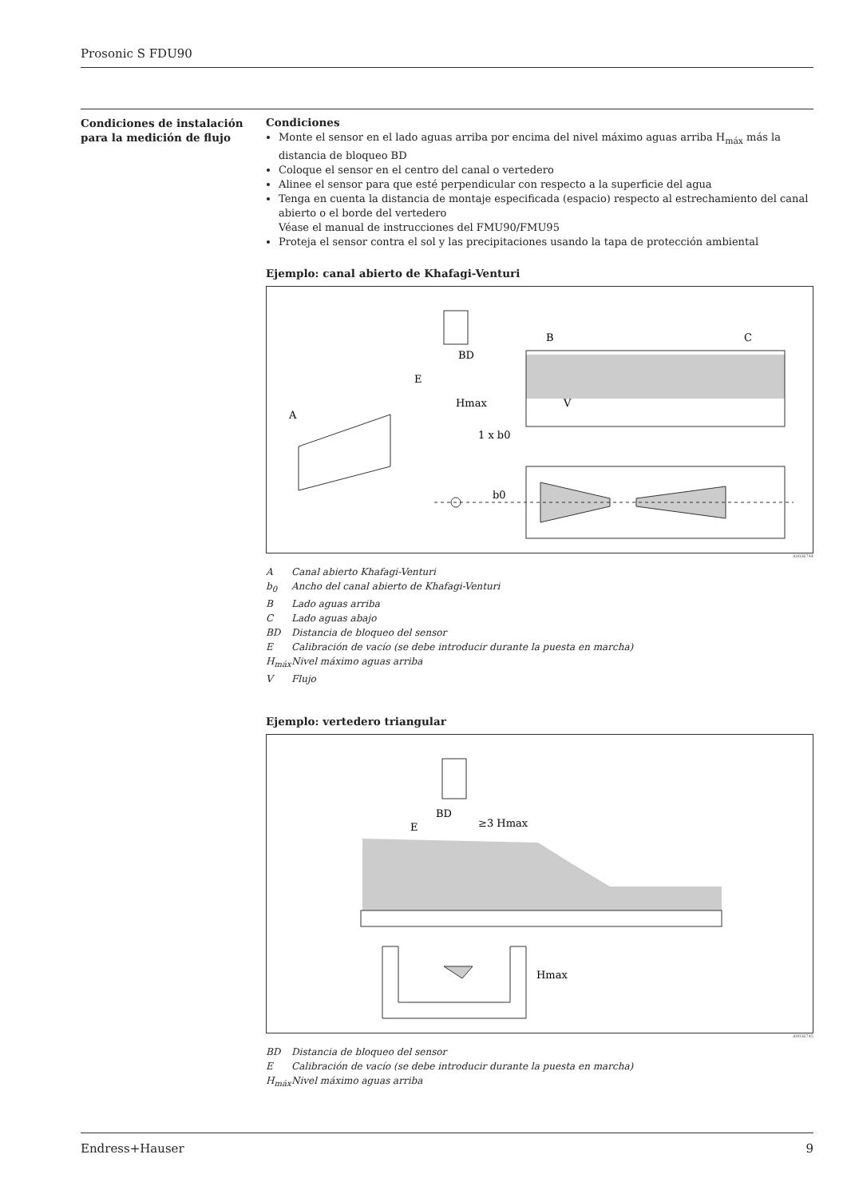Prosonic S FDU90
Condiciones de instalación para la medición de flujo
Condiciones
Monte el sensor en el lado aguas arriba por encima del nivel máximo aguas arriba H<sub>máx</sub> más la distancia de bloqueo BD
Coloque el sensor en el centro del canal o vertedero
Alinee el sensor para que esté perpendicular con respecto a la superficie del agua
Tenga en cuenta la distancia de montaje especificada (espacio) respecto al estrechamiento del canal abierto o el borde del vertedero
Véase el manual de instrucciones del FMU90/FMU95
Proteja el sensor contra el sol y las precipitaciones usando la tapa de protección ambiental
Ejemplo: canal abierto de Khafagi-Venturi
A
B
C
BD
E
Hmax
V
1 x b0
b0
A0036744
A Canal abierto Khafagi-Venturi
b<sub>0</sub> Ancho del canal abierto de Khafagi-Venturi
B Lado aguas arriba
C Lado aguas abajo
BD Distancia de bloqueo del sensor
E Calibración de vacío (se debe introducir durante la puesta en marcha)
H<sub>máx</sub> Nivel máximo aguas arriba
V Flujo
Ejemplo: vertedero triangular
E
BD
≥3 Hmax
Hmax
A0036745
BD Distancia de bloqueo del sensor
E Calibración de vacío (se debe introducir durante la puesta en marcha)
H<sub>máx</sub> Nivel máximo aguas arriba
Endress+Hauser 9